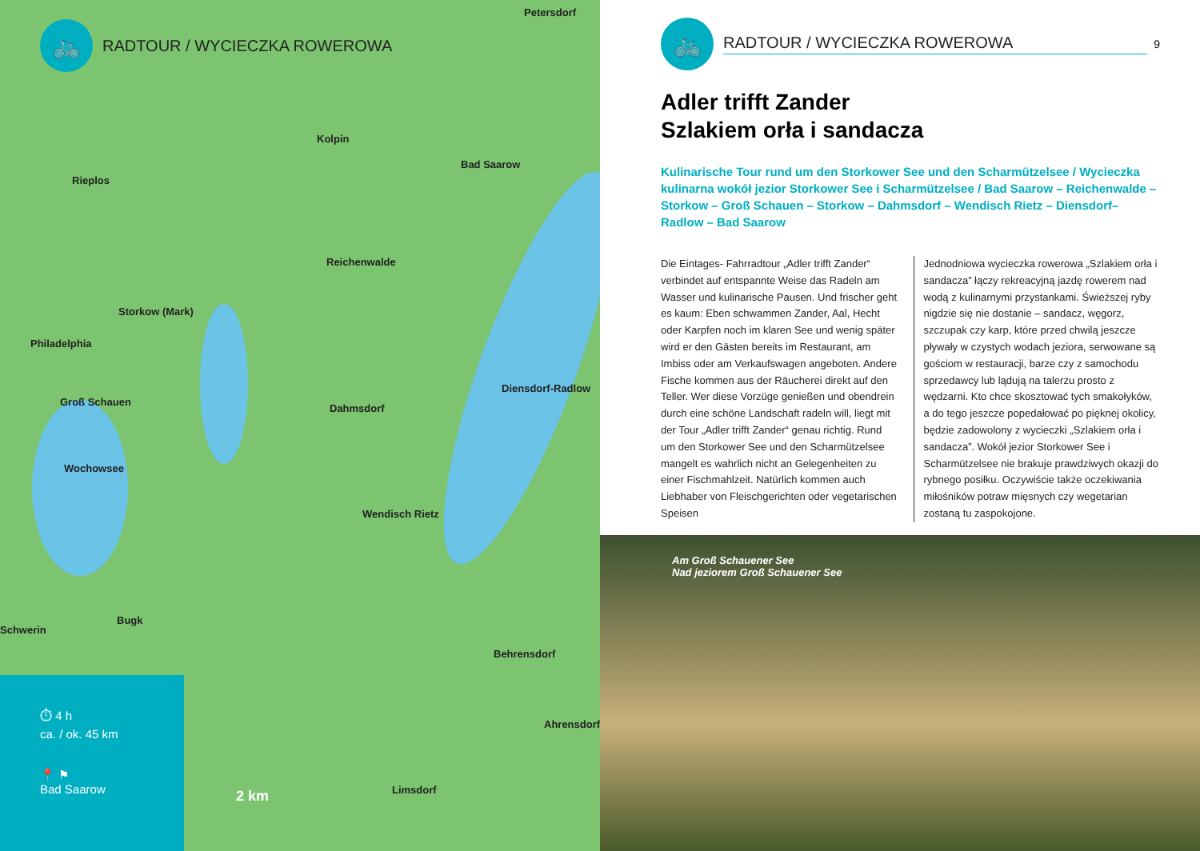🚲
RADTOUR / WYCIECZKA ROWEROWA
Petersdorf
Kolpin
Bad Saarow
Rieplos
Reichenwalde
Storkow (Mark)
Philadelphia
Diensdorf-Radlow
Groß Schauen
Dahmsdorf
Wochowsee
Wendisch Rietz
Schwerin
Bugk
Behrensdorf
Ahrensdorf
Limsdorf
2 km
⏱ 4 h
ca. / ok. 45 km
📍 ⚑
Bad Saarow
🚲
RADTOUR / WYCIECZKA ROWEROWA
9
Adler trifft Zander
Szlakiem orła i sandacza
Kulinarische Tour rund um den Storkower See und den Scharmützelsee / Wycieczka kulinarna wokół jezior Storkower See i Scharmützelsee / Bad Saarow – Reichenwalde – Storkow – Groß Schauen – Storkow – Dahmsdorf – Wendisch Rietz – Diensdorf–Radlow – Bad Saarow
Die Eintages- Fahrradtour „Adler trifft Zander“ verbindet auf entspannte Weise das Radeln am Wasser und kulinarische Pausen. Und frischer geht es kaum: Eben schwammen Zander, Aal, Hecht oder Karpfen noch im klaren See und wenig später wird er den Gästen bereits im Restaurant, am Imbiss oder am Verkaufswagen angeboten. Andere Fische kommen aus der Räucherei direkt auf den Teller. Wer diese Vorzüge genießen und obendrein durch eine schöne Landschaft radeln will, liegt mit der Tour „Adler trifft Zander“ genau richtig. Rund um den Storkower See und den Scharmützelsee mangelt es wahrlich nicht an Gelegenheiten zu einer Fischmahlzeit. Natürlich kommen auch Liebhaber von Fleischgerichten oder vegetarischen Speisen
Jednodniowa wycieczka rowerowa „Szlakiem orła i sandacza” łączy rekreacyjną jazdę rowerem nad wodą z kulinarnymi przystankami. Świeższej ryby nigdzie się nie dostanie – sandacz, węgorz, szczupak czy karp, które przed chwilą jeszcze pływały w czystych wodach jeziora, serwowane są gościom w restauracji, barze czy z samochodu sprzedawcy lub lądują na talerzu prosto z wędzarni. Kto chce skosztować tych smakołyków, a do tego jeszcze popedałować po pięknej okolicy, będzie zadowolony z wycieczki „Szlakiem orła i sandacza”. Wokół jezior Storkower See i Scharmützelsee nie brakuje prawdziwych okazji do rybnego posiłku. Oczywiście także oczekiwania miłośników potraw mięsnych czy wegetarian zostaną tu zaspokojone.
Am Groß Schauener See
Nad jeziorem Groß Schauener See